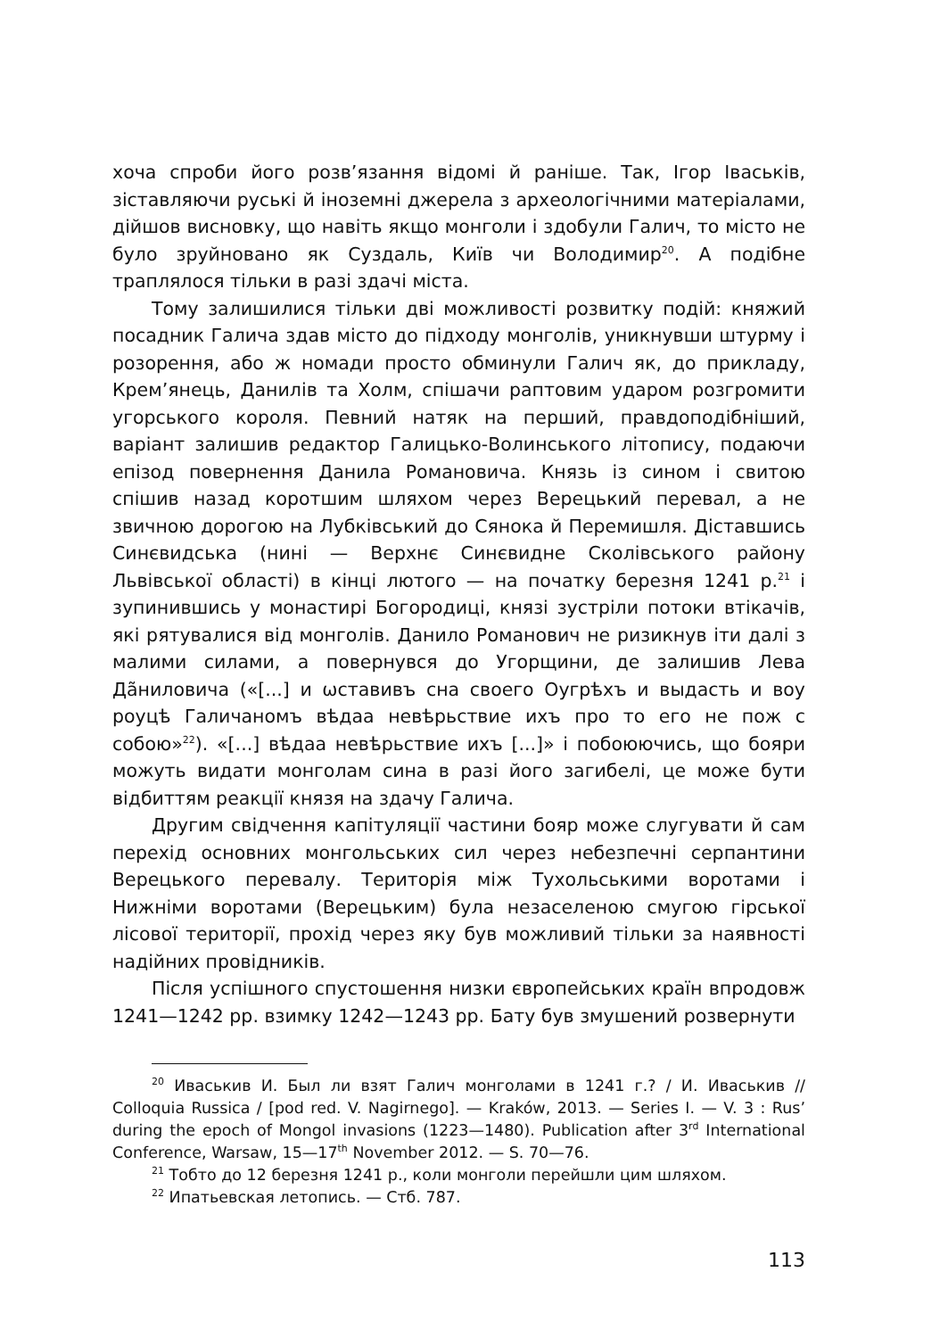хоча спроби його розв’язання відомі й раніше. Так, Ігор Іваськів, зіставляючи руські й іноземні джерела з археологічними матеріалами, дійшов висновку, що навіть якщо монголи і здобули Галич, то місто не було зруйновано як Суздаль, Київ чи Володимир<sup>20</sup>. А подібне траплялося тільки в разі здачі міста.
Тому залишилися тільки дві можливості розвитку подій: княжий посадник Галича здав місто до підходу монголів, уникнувши штурму і розорення, або ж номади просто обминули Галич як, до прикладу, Крем’янець, Данилів та Холм, спішачи раптовим ударом розгромити угорського короля. Певний натяк на перший, правдоподібніший, варіант залишив редактор Галицько-Волинського літопису, подаючи епізод повернення Данила Романовича. Князь із сином і свитою спішив назад коротшим шляхом через Верецький перевал, а не звичною дорогою на Лубківський до Сянока й Перемишля. Діставшись Синєвидська (нині — Верхнє Синєвидне Сколівського району Львівської області) в кінці лютого — на початку березня 1241 р.<sup>21</sup> і зупинившись у монастирі Богородиці, князі зустріли потоки втікачів, які рятувалися від монголів. Данило Романович не ризикнув іти далі з малими силами, а повернувся до Угорщини, де залишив Лева Да̃ниловича («[...] и ѡставивъ сна своего Оугрѣхъ и выдасть и воу роуцѣ Галичаномъ вѣдаа невѣрьствие ихъ про то его не пож с собою»<sup>22</sup>). «[...] вѣдаа невѣрьствие ихъ [...]» і побоюючись, що бояри можуть видати монголам сина в разі його загибелі, це може бути відбиттям реакції князя на здачу Галича.
Другим свідчення капітуляції частини бояр може слугувати й сам перехід основних монгольських сил через небезпечні серпантини Верецького перевалу. Територія між Тухольськими воротами і Нижніми воротами (Верецьким) була незаселеною смугою гірської лісової території, прохід через яку був можливий тільки за наявності надійних провідників.
Після успішного спустошення низки європейських країн впродовж 1241—1242 рр. взимку 1242—1243 рр. Бату був змушений розвернути
<sup>20</sup> Иваськив И. Был ли взят Галич монголами в 1241 г.? / И. Иваськив // Colloquia Russica / [pod red. V. Nagirnego]. — Kraków, 2013. — Series I. — V. 3 : Rus’ during the epoch of Mongol invasions (1223—1480). Publication after 3<sup>rd</sup> International Conference, Warsaw, 15—17<sup>th</sup> November 2012. — S. 70—76.
<sup>21</sup> Тобто до 12 березня 1241 р., коли монголи перейшли цим шляхом.
<sup>22</sup> Ипатьевская летопись. — Стб. 787.
113